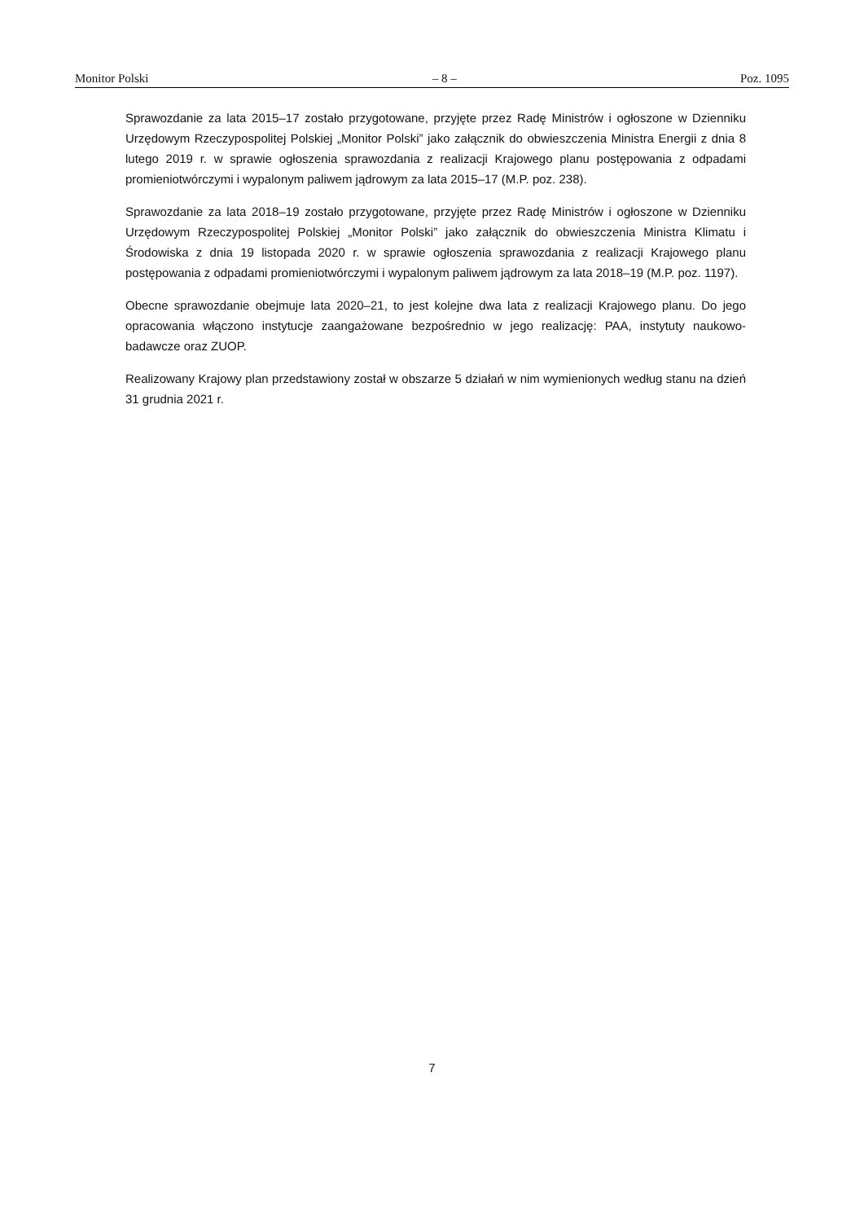Monitor Polski – 8 – Poz. 1095
Sprawozdanie za lata 2015–17 zostało przygotowane, przyjęte przez Radę Ministrów i ogłoszone w Dzienniku Urzędowym Rzeczypospolitej Polskiej „Monitor Polski” jako załącznik do obwieszczenia Ministra Energii z dnia 8 lutego 2019 r. w sprawie ogłoszenia sprawozdania z realizacji Krajowego planu postępowania z odpadami promieniotwórczymi i wypalonym paliwem jądrowym za lata 2015–17 (M.P. poz. 238).
Sprawozdanie za lata 2018–19 zostało przygotowane, przyjęte przez Radę Ministrów i ogłoszone w Dzienniku Urzędowym Rzeczypospolitej Polskiej „Monitor Polski” jako załącznik do obwieszczenia Ministra Klimatu i Środowiska z dnia 19 listopada 2020 r. w sprawie ogłoszenia sprawozdania z realizacji Krajowego planu postępowania z odpadami promieniotwórczymi i wypalonym paliwem jądrowym za lata 2018–19 (M.P. poz. 1197).
Obecne sprawozdanie obejmuje lata 2020–21, to jest kolejne dwa lata z realizacji Krajowego planu. Do jego opracowania włączono instytucje zaangażowane bezpośrednio w jego realizację: PAA, instytuty naukowo-badawcze oraz ZUOP.
Realizowany Krajowy plan przedstawiony został w obszarze 5 działań w nim wymienionych według stanu na dzień 31 grudnia 2021 r.
7